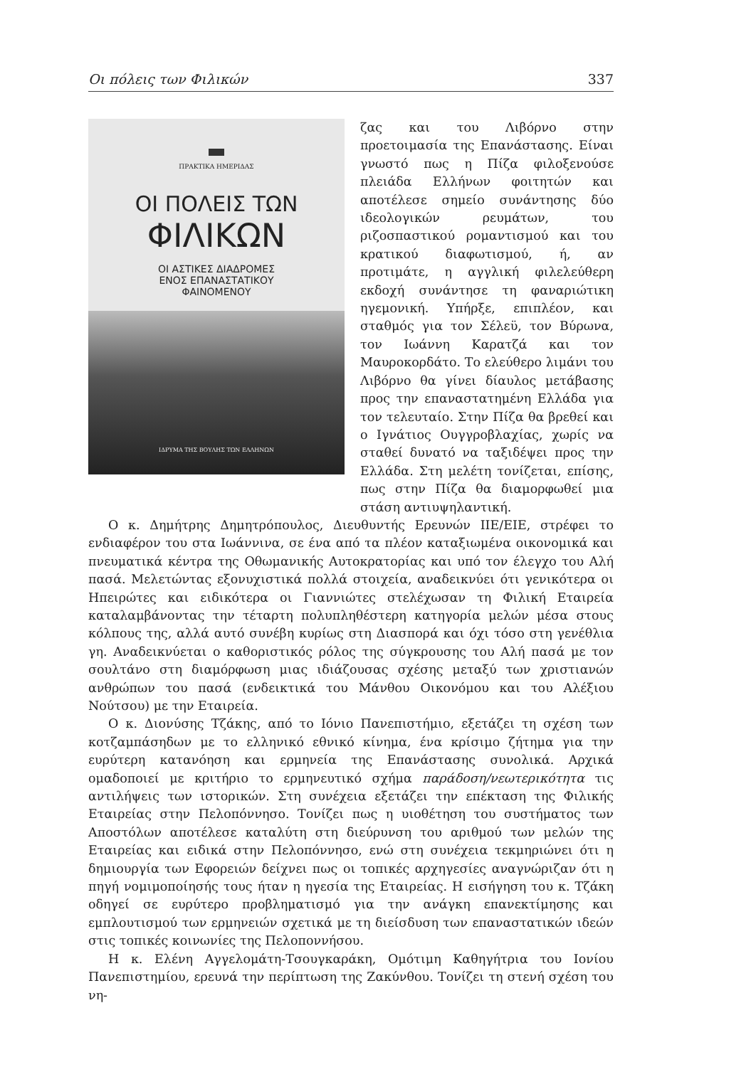Οι πόλεις των Φιλικών 337
ΠΡΑΚΤΙΚΑ ΗΜΕΡΙΔΑΣ
ΟΙ ΠΟΛΕΙΣ ΤΩΝ
ΦΙΛΙΚΩΝ
ΟΙ ΑΣΤΙΚΕΣ ΔΙΑΔΡΟΜΕΣ
ΕΝΟΣ ΕΠΑΝΑΣΤΑΤΙΚΟΥ
ΦΑΙΝΟΜΕΝΟΥ
ΙΔΡΥΜΑ ΤΗΣ ΒΟΥΛΗΣ ΤΩΝ ΕΛΛΗΝΩΝ
ζας και του Λιβόρνο στην προετοιμασία της Επανάστασης. Είναι γνωστό πως η Πίζα φιλοξενούσε πλειάδα Ελλήνων φοιτητών και αποτέλεσε σημείο συνάντησης δύο ιδεολογικών ρευμάτων, του ριζοσπαστικού ρομαντισμού και του κρατικού διαφωτισμού, ή, αν προτιμάτε, η αγγλική φιλελεύθερη εκδοχή συνάντησε τη φαναριώτικη ηγεμονική. Υπήρξε, επιπλέον, και σταθμός για τον Σέλεϋ, τον Βύρωνα, τον Ιωάννη Καρατζά και τον Μαυροκορδάτο. Το ελεύθερο λιμάνι του Λιβόρνο θα γίνει δίαυλος μετάβασης προς την επαναστατημένη Ελλάδα για τον τελευταίο. Στην Πίζα θα βρεθεί και ο Ιγνάτιος Ουγγροβλαχίας, χωρίς να σταθεί δυνατό να ταξιδέψει προς την Ελλάδα. Στη μελέτη τονίζεται, επίσης, πως στην Πίζα θα διαμορφωθεί μια στάση αντιυψηλαντική.
Ο κ. Δημήτρης Δημητρόπουλος, Διευθυντής Ερευνών ΙΙΕ/ΕΙΕ, στρέφει το ενδιαφέρον του στα Ιωάννινα, σε ένα από τα πλέον καταξιωμένα οικονομικά και πνευματικά κέντρα της Οθωμανικής Αυτοκρατορίας και υπό τον έλεγχο του Αλή πασά. Μελετώντας εξονυχιστικά πολλά στοιχεία, αναδεικνύει ότι γενικότερα οι Ηπειρώτες και ειδικότερα οι Γιαννιώτες στελέχωσαν τη Φιλική Εταιρεία καταλαμβάνοντας την τέταρτη πολυπληθέστερη κατηγορία μελών μέσα στους κόλπους της, αλλά αυτό συνέβη κυρίως στη Διασπορά και όχι τόσο στη γενέθλια γη. Αναδεικνύεται ο καθοριστικός ρόλος της σύγκρουσης του Αλή πασά με τον σουλτάνο στη διαμόρφωση μιας ιδιάζουσας σχέσης μεταξύ των χριστιανών ανθρώπων του πασά (ενδεικτικά του Μάνθου Οικονόμου και του Αλέξιου Νούτσου) με την Εταιρεία.
Ο κ. Διονύσης Τζάκης, από το Ιόνιο Πανεπιστήμιο, εξετάζει τη σχέση των κοτζαμπάσηδων με το ελληνικό εθνικό κίνημα, ένα κρίσιμο ζήτημα για την ευρύτερη κατανόηση και ερμηνεία της Επανάστασης συνολικά. Αρχικά ομαδοποιεί με κριτήριο το ερμηνευτικό σχήμα παράδοση/νεωτερικότητα τις αντιλήψεις των ιστορικών. Στη συνέχεια εξετάζει την επέκταση της Φιλικής Εταιρείας στην Πελοπόννησο. Τονίζει πως η υιοθέτηση του συστήματος των Αποστόλων αποτέλεσε καταλύτη στη διεύρυνση του αριθμού των μελών της Εταιρείας και ειδικά στην Πελοπόννησο, ενώ στη συνέχεια τεκμηριώνει ότι η δημιουργία των Εφορειών δείχνει πως οι τοπικές αρχηγεσίες αναγνώριζαν ότι η πηγή νομιμοποίησής τους ήταν η ηγεσία της Εταιρείας. Η εισήγηση του κ. Τζάκη οδηγεί σε ευρύτερο προβληματισμό για την ανάγκη επανεκτίμησης και εμπλουτισμού των ερμηνειών σχετικά με τη διείσδυση των επαναστατικών ιδεών στις τοπικές κοινωνίες της Πελοποννήσου.
Η κ. Ελένη Αγγελομάτη-Τσουγκαράκη, Ομότιμη Καθηγήτρια του Ιονίου Πανεπιστημίου, ερευνά την περίπτωση της Ζακύνθου. Τονίζει τη στενή σχέση του νη-